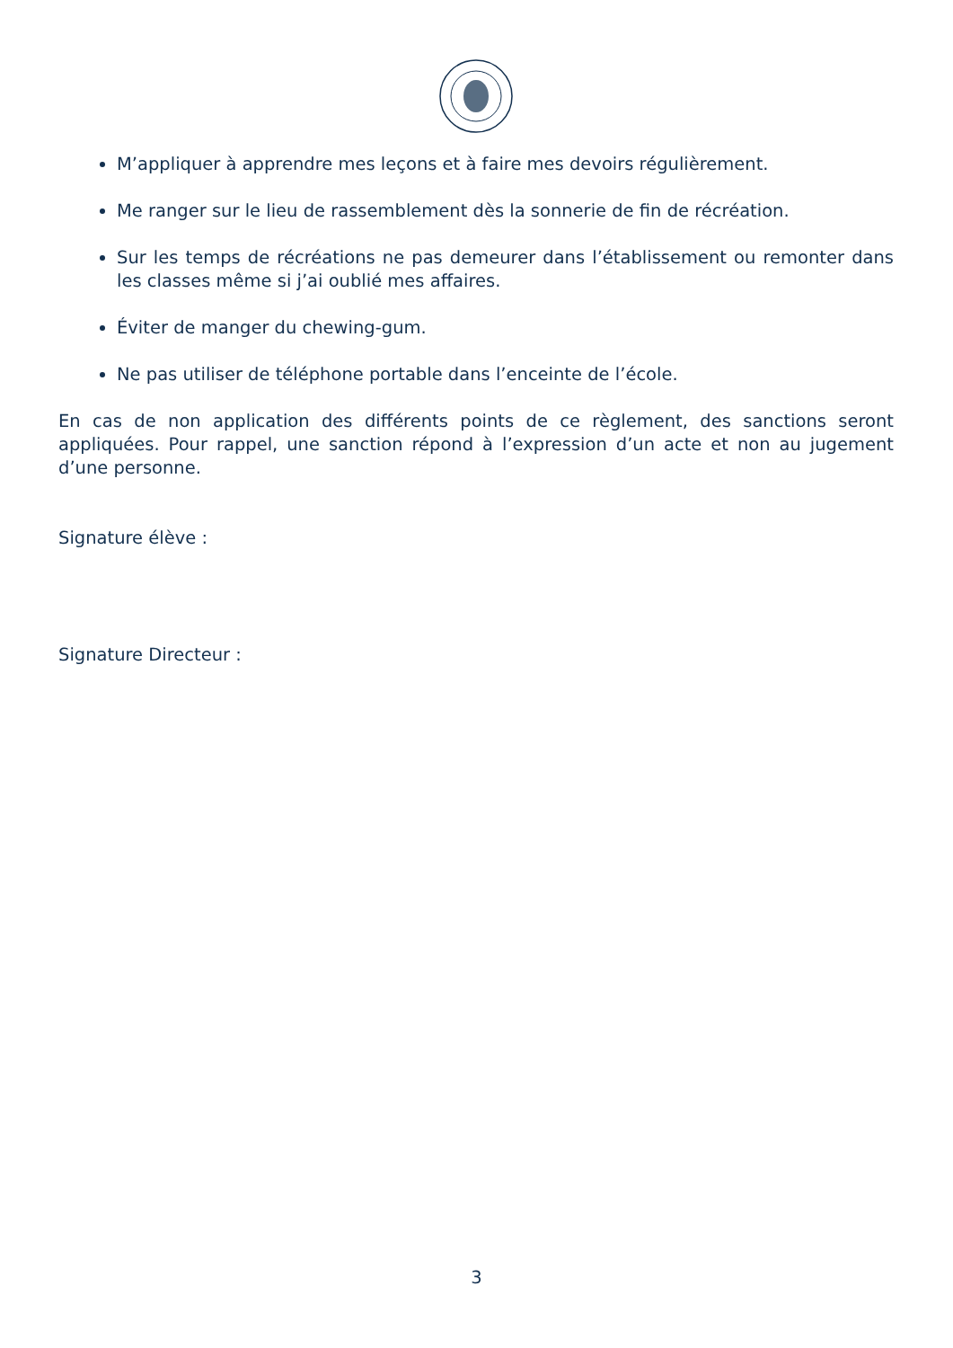M’appliquer à apprendre mes leçons et à faire mes devoirs régulièrement.
Me ranger sur le lieu de rassemblement dès la sonnerie de fin de récréation.
Sur les temps de récréations ne pas demeurer dans l’établissement ou remonter dans les classes même si j’ai oublié mes affaires.
Éviter de manger du chewing-gum.
Ne pas utiliser de téléphone portable dans l’enceinte de l’école.
En cas de non application des différents points de ce règlement, des sanctions seront appliquées. Pour rappel, une sanction répond à l’expression d’un acte et non au jugement d’une personne.
Signature élève :
Signature Directeur :
3